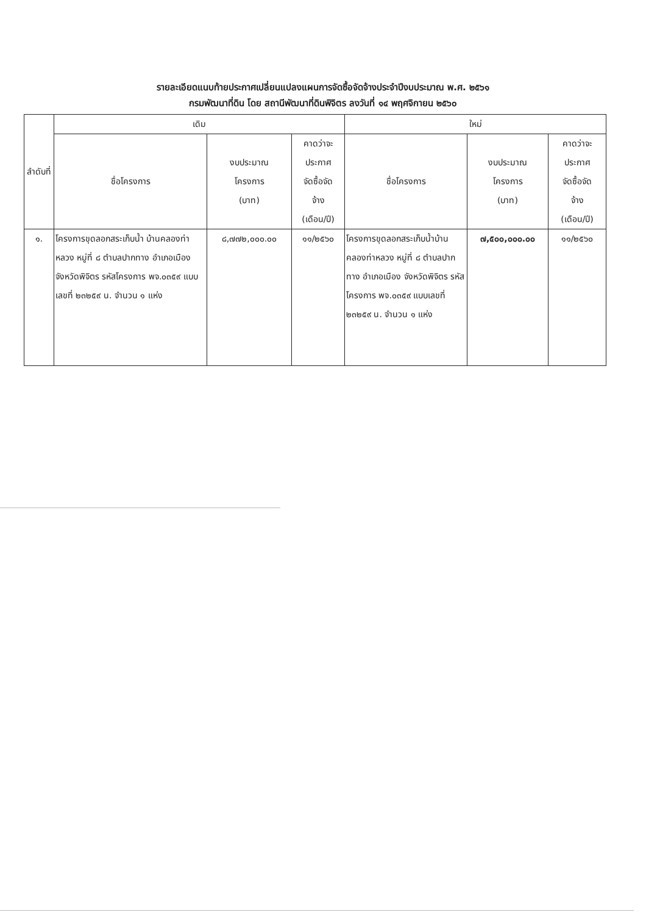รายละเอียดแนบท้ายประกาศเปลี่ยนแปลงแผนการจัดซื้อจัดจ้างประจำปีงบประมาณ พ.ศ. ๒๕๖๑
กรมพัฒนาที่ดิน โดย สถานีพัฒนาที่ดินพิจิตร ลงวันที่ ๑๔ พฤศจิกายน ๒๕๖๐
| ลำดับที่ | เดิม | | | ใหม่ | | |
| --- | --- | --- | --- | --- | --- | --- |
| | ชื่อโครงการ | งบประมาณ โครงการ (บาท) | คาดว่าจะ ประกาศ จัดซื้อจัด จ้าง (เดือน/ปี) | ชื่อโครงการ | งบประมาณ โครงการ (บาท) | คาดว่าจะ ประกาศ จัดซื้อจัด จ้าง (เดือน/ปี) |
| ๑. | โครงการขุดลอกสระเก็บน้ำ บ้านคลองท่าหลวง หมู่ที่ ๘ ตำบลปากทาง อำเภอเมือง จังหวัดพิจิตร รหัสโครงการ พจ.๐๓๕๙ แบบเลขที่ ๒๓๒๕๙ น. จำนวน ๑ แห่ง | ๘,๗๗๒,๐๐๐.๐๐ | ๑๑/๒๕๖๐ | โครงการขุดลอกสระเก็บน้ำบ้านคลองท่าหลวง หมู่ที่ ๘ ตำบลปากทาง อำเภอเมือง จังหวัดพิจิตร รหัสโครงการ พจ.๐๓๕๙ แบบเลขที่ ๒๓๒๕๙ น. จำนวน ๑ แห่ง | ๗,๕๐๐,๐๐๐.๐๐ | ๑๑/๒๕๖๐ |